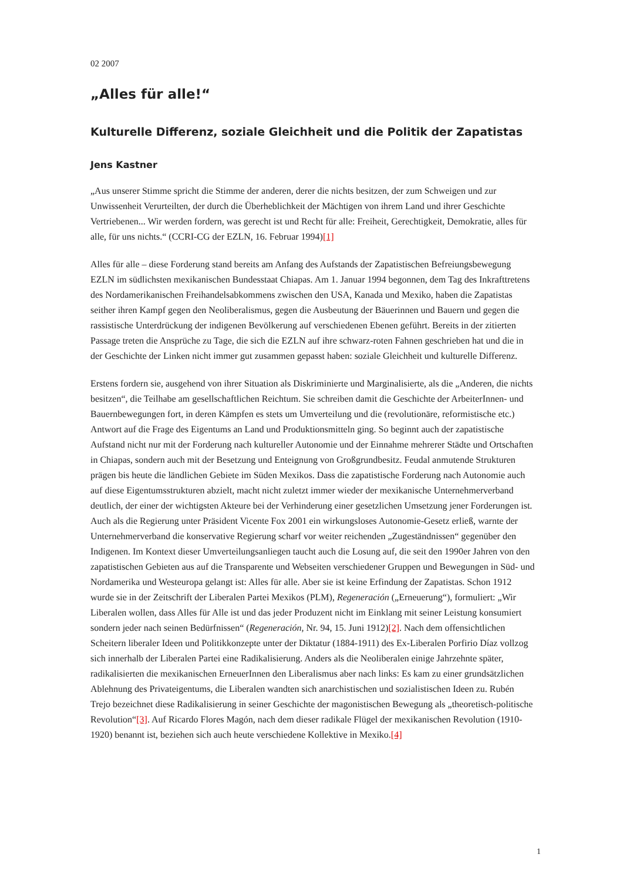02 2007
„Alles für alle!“
Kulturelle Differenz, soziale Gleichheit und die Politik der Zapatistas
Jens Kastner
„Aus unserer Stimme spricht die Stimme der anderen, derer die nichts besitzen, der zum Schweigen und zur Unwissenheit Verurteilten, der durch die Überheblichkeit der Mächtigen von ihrem Land und ihrer Geschichte Vertriebenen... Wir werden fordern, was gerecht ist und Recht für alle: Freiheit, Gerechtigkeit, Demokratie, alles für alle, für uns nichts.“ (CCRI-CG der EZLN, 16. Februar 1994)[1]
Alles für alle – diese Forderung stand bereits am Anfang des Aufstands der Zapatistischen Befreiungsbewegung EZLN im südlichsten mexikanischen Bundesstaat Chiapas. Am 1. Januar 1994 begonnen, dem Tag des Inkrafttretens des Nordamerikanischen Freihandelsabkommens zwischen den USA, Kanada und Mexiko, haben die Zapatistas seither ihren Kampf gegen den Neoliberalismus, gegen die Ausbeutung der Bäuerinnen und Bauern und gegen die rassistische Unterdrückung der indigenen Bevölkerung auf verschiedenen Ebenen geführt. Bereits in der zitierten Passage treten die Ansprüche zu Tage, die sich die EZLN auf ihre schwarz-roten Fahnen geschrieben hat und die in der Geschichte der Linken nicht immer gut zusammen gepasst haben: soziale Gleichheit und kulturelle Differenz.
Erstens fordern sie, ausgehend von ihrer Situation als Diskriminierte und Marginalisierte, als die „Anderen, die nichts besitzen“, die Teilhabe am gesellschaftlichen Reichtum. Sie schreiben damit die Geschichte der ArbeiterInnen- und Bauernbewegungen fort, in deren Kämpfen es stets um Umverteilung und die (revolutionäre, reformistische etc.) Antwort auf die Frage des Eigentums an Land und Produktionsmitteln ging. So beginnt auch der zapatistische Aufstand nicht nur mit der Forderung nach kultureller Autonomie und der Einnahme mehrerer Städte und Ortschaften in Chiapas, sondern auch mit der Besetzung und Enteignung von Großgrundbesitz. Feudal anmutende Strukturen prägen bis heute die ländlichen Gebiete im Süden Mexikos. Dass die zapatistische Forderung nach Autonomie auch auf diese Eigentumsstrukturen abzielt, macht nicht zuletzt immer wieder der mexikanische Unternehmerverband deutlich, der einer der wichtigsten Akteure bei der Verhinderung einer gesetzlichen Umsetzung jener Forderungen ist. Auch als die Regierung unter Präsident Vicente Fox 2001 ein wirkungsloses Autonomie-Gesetz erließ, warnte der Unternehmerverband die konservative Regierung scharf vor weiter reichenden „Zugeständnissen“ gegenüber den Indigenen. Im Kontext dieser Umverteilungsanliegen taucht auch die Losung auf, die seit den 1990er Jahren von den zapatistischen Gebieten aus auf die Transparente und Webseiten verschiedener Gruppen und Bewegungen in Süd- und Nordamerika und Westeuropa gelangt ist: Alles für alle. Aber sie ist keine Erfindung der Zapatistas. Schon 1912 wurde sie in der Zeitschrift der Liberalen Partei Mexikos (PLM), Regeneración („Erneuerung“), formuliert: „Wir Liberalen wollen, dass Alles für Alle ist und das jeder Produzent nicht im Einklang mit seiner Leistung konsumiert sondern jeder nach seinen Bedürfnissen“ (Regeneración, Nr. 94, 15. Juni 1912)[2]. Nach dem offensichtlichen Scheitern liberaler Ideen und Politikkonzepte unter der Diktatur (1884-1911) des Ex-Liberalen Porfirio Díaz vollzog sich innerhalb der Liberalen Partei eine Radikalisierung. Anders als die Neoliberalen einige Jahrzehnte später, radikalisierten die mexikanischen ErneuerInnen den Liberalismus aber nach links: Es kam zu einer grundsätzlichen Ablehnung des Privateigentums, die Liberalen wandten sich anarchistischen und sozialistischen Ideen zu. Rubén Trejo bezeichnet diese Radikalisierung in seiner Geschichte der magonistischen Bewegung als „theoretisch-politische Revolution“[3]. Auf Ricardo Flores Magón, nach dem dieser radikale Flügel der mexikanischen Revolution (1910-1920) benannt ist, beziehen sich auch heute verschiedene Kollektive in Mexiko.[4]
1